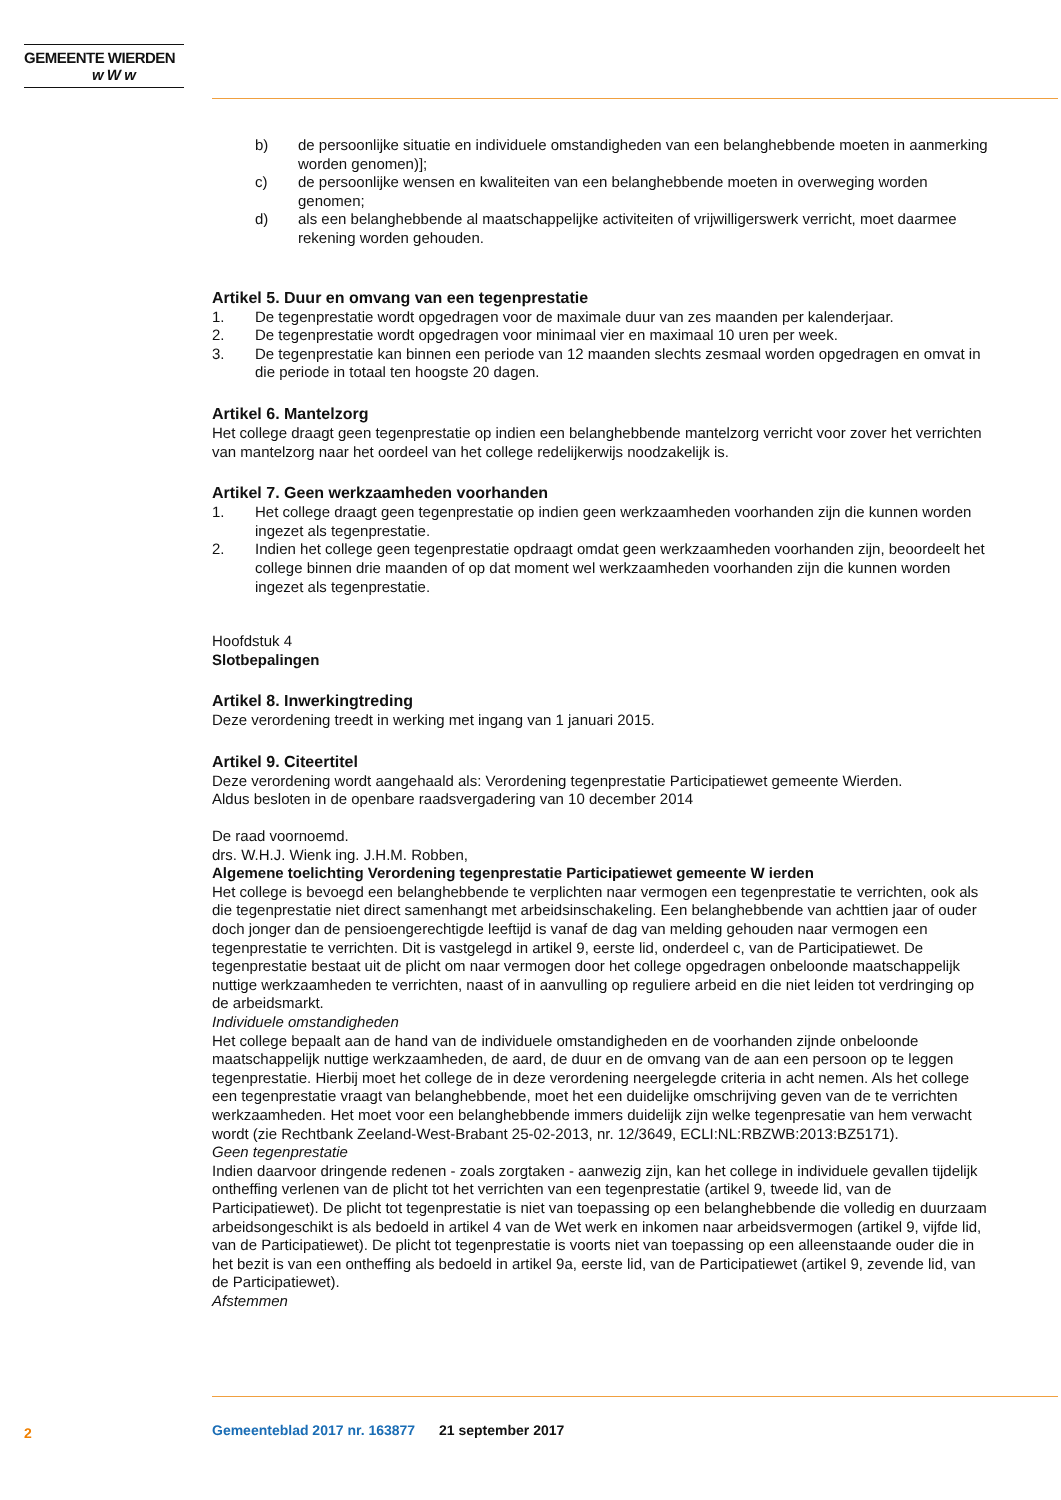GEMEENTE WIERDEN
w W w
b) de persoonlijke situatie en individuele omstandigheden van een belanghebbende moeten in aanmerking worden genomen)];
c) de persoonlijke wensen en kwaliteiten van een belanghebbende moeten in overweging worden genomen;
d) als een belanghebbende al maatschappelijke activiteiten of vrijwilligerswerk verricht, moet daarmee rekening worden gehouden.
Artikel 5. Duur en omvang van een tegenprestatie
1. De tegenprestatie wordt opgedragen voor de maximale duur van zes maanden per kalenderjaar.
2. De tegenprestatie wordt opgedragen voor minimaal vier en maximaal 10 uren per week.
3. De tegenprestatie kan binnen een periode van 12 maanden slechts zesmaal worden opgedragen en omvat in die periode in totaal ten hoogste 20 dagen.
Artikel 6. Mantelzorg
Het college draagt geen tegenprestatie op indien een belanghebbende mantelzorg verricht voor zover het verrichten van mantelzorg naar het oordeel van het college redelijkerwijs noodzakelijk is.
Artikel 7. Geen werkzaamheden voorhanden
1. Het college draagt geen tegenprestatie op indien geen werkzaamheden voorhanden zijn die kunnen worden ingezet als tegenprestatie.
2. Indien het college geen tegenprestatie opdraagt omdat geen werkzaamheden voorhanden zijn, beoordeelt het college binnen drie maanden of op dat moment wel werkzaamheden voorhanden zijn die kunnen worden ingezet als tegenprestatie.
Hoofdstuk 4
Slotbepalingen
Artikel 8. Inwerkingtreding
Deze verordening treedt in werking met ingang van 1 januari 2015.
Artikel 9. Citeertitel
Deze verordening wordt aangehaald als: Verordening tegenprestatie Participatiewet gemeente Wierden.
Aldus besloten in de openbare raadsvergadering van 10 december 2014
De raad voornoemd.
drs. W.H.J. Wienk ing. J.H.M. Robben,
Algemene toelichting Verordening tegenprestatie Participatiewet gemeente W ierden
Het college is bevoegd een belanghebbende te verplichten naar vermogen een tegenprestatie te verrichten, ook als die tegenprestatie niet direct samenhangt met arbeidsinschakeling. Een belanghebbende van achttien jaar of ouder doch jonger dan de pensioengerechtigde leeftijd is vanaf de dag van melding gehouden naar vermogen een tegenprestatie te verrichten. Dit is vastgelegd in artikel 9, eerste lid, onderdeel c, van de Participatiewet. De tegenprestatie bestaat uit de plicht om naar vermogen door het college opgedragen onbeloonde maatschappelijk nuttige werkzaamheden te verrichten, naast of in aanvulling op reguliere arbeid en die niet leiden tot verdringing op de arbeidsmarkt.
Individuele omstandigheden
Het college bepaalt aan de hand van de individuele omstandigheden en de voorhanden zijnde onbeloonde maatschappelijk nuttige werkzaamheden, de aard, de duur en de omvang van de aan een persoon op te leggen tegenprestatie. Hierbij moet het college de in deze verordening neergelegde criteria in acht nemen. Als het college een tegenprestatie vraagt van belanghebbende, moet het een duidelijke omschrijving geven van de te verrichten werkzaamheden. Het moet voor een belanghebbende immers duidelijk zijn welke tegenpresatie van hem verwacht wordt (zie Rechtbank Zeeland-West-Brabant 25-02-2013, nr. 12/3649, ECLI:NL:RBZWB:2013:BZ5171).
Geen tegenprestatie
Indien daarvoor dringende redenen - zoals zorgtaken - aanwezig zijn, kan het college in individuele gevallen tijdelijk ontheffing verlenen van de plicht tot het verrichten van een tegenprestatie (artikel 9, tweede lid, van de Participatiewet). De plicht tot tegenprestatie is niet van toepassing op een belanghebbende die volledig en duurzaam arbeidsongeschikt is als bedoeld in artikel 4 van de Wet werk en inkomen naar arbeidsvermogen (artikel 9, vijfde lid, van de Participatiewet). De plicht tot tegenprestatie is voorts niet van toepassing op een alleenstaande ouder die in het bezit is van een ontheffing als bedoeld in artikel 9a, eerste lid, van de Participatiewet (artikel 9, zevende lid, van de Participatiewet).
Afstemmen
2
Gemeenteblad 2017 nr. 163877 21 september 2017